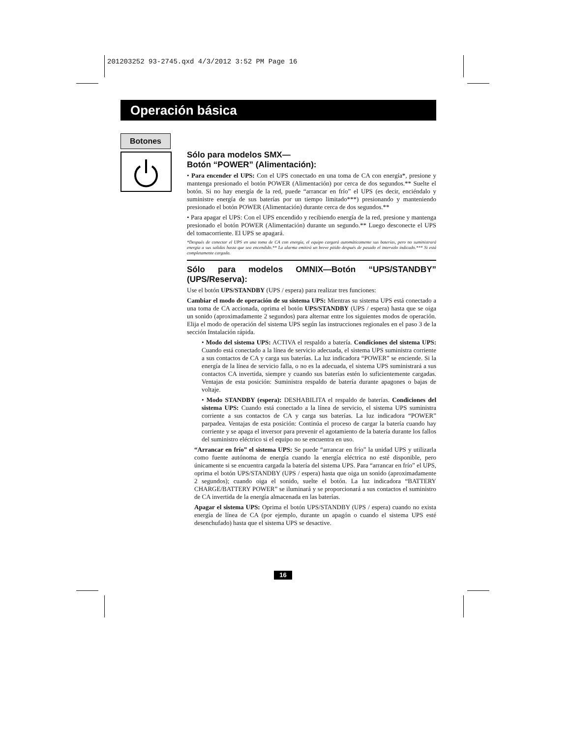201203252 93-2745.qxd 4/3/2012 3:52 PM Page 16
Operación básica
Botones
Sólo para modelos SMX—
Botón “POWER” (Alimentación):
• Para encender el UPS: Con el UPS conectado en una toma de CA con energía*, presione y mantenga presionado el botón POWER (Alimentación) por cerca de dos segundos.** Suelte el botón. Si no hay energía de la red, puede “arrancar en frío” el UPS (es decir, enciéndalo y suministre energía de sus baterías por un tiempo limitado***) presionando y manteniendo presionado el botón POWER (Alimentación) durante cerca de dos segundos.**
• Para apagar el UPS: Con el UPS encendido y recibiendo energía de la red, presione y mantenga presionado el botón POWER (Alimentación) durante un segundo.** Luego desconecte el UPS del tomacorriente. El UPS se apagará.
*Después de conectar el UPS en una toma de CA con energía, el equipo cargará automáticamente sus baterías, pero no suministrará energía a sus salidas hasta que sea encendido.** La alarma emitirá un breve pitido después de pasado el intervalo indicado.*** Si está completamente cargada.
Sólo para modelos OMNIX—Botón “UPS/STANDBY” (UPS/Reserva):
Use el botón UPS/STANDBY (UPS / espera) para realizar tres funciones:
Cambiar el modo de operación de su sistema UPS: Mientras su sistema UPS está conectado a una toma de CA accionada, oprima el botón UPS/STANDBY (UPS / espera) hasta que se oiga un sonido (aproximadamente 2 segundos) para alternar entre los siguientes modos de operación. Elija el modo de operación del sistema UPS según las instrucciones regionales en el paso 3 de la sección Instalación rápida.
• Modo del sistema UPS: ACTIVA el respaldo a batería. Condiciones del sistema UPS: Cuando está conectado a la línea de servicio adecuada, el sistema UPS suministra corriente a sus contactos de CA y carga sus baterías. La luz indicadora “POWER” se enciende. Si la energía de la línea de servicio falla, o no es la adecuada, el sistema UPS suministrará a sus contactos CA invertida, siempre y cuando sus baterías estén lo suficientemente cargadas. Ventajas de esta posición: Suministra respaldo de batería durante apagones o bajas de voltaje.
• Modo STANDBY (espera): DESHABILITA el respaldo de baterías. Condiciones del sistema UPS: Cuando está conectado a la línea de servicio, el sistema UPS suministra corriente a sus contactos de CA y carga sus baterías. La luz indicadora “POWER” parpadea. Ventajas de esta posición: Continúa el proceso de cargar la batería cuando hay corriente y se apaga el inversor para prevenir el agotamiento de la batería durante los fallos del suministro eléctrico si el equipo no se encuentra en uso.
“Arrancar en frío” el sistema UPS: Se puede “arrancar en frío” la unidad UPS y utilizarla como fuente autónoma de energía cuando la energía eléctrica no esté disponible, pero únicamente si se encuentra cargada la batería del sistema UPS. Para “arrancar en frío” el UPS, oprima el botón UPS/STANDBY (UPS / espera) hasta que oiga un sonido (aproximadamente 2 segundos); cuando oiga el sonido, suelte el botón. La luz indicadora “BATTERY CHARGE/BATTERY POWER” se iluminará y se proporcionará a sus contactos el suministro de CA invertida de la energía almacenada en las baterías.
Apagar el sistema UPS: Oprima el botón UPS/STANDBY (UPS / espera) cuando no exista energía de línea de CA (por ejemplo, durante un apagón o cuando el sistema UPS esté desenchufado) hasta que el sistema UPS se desactive.
16